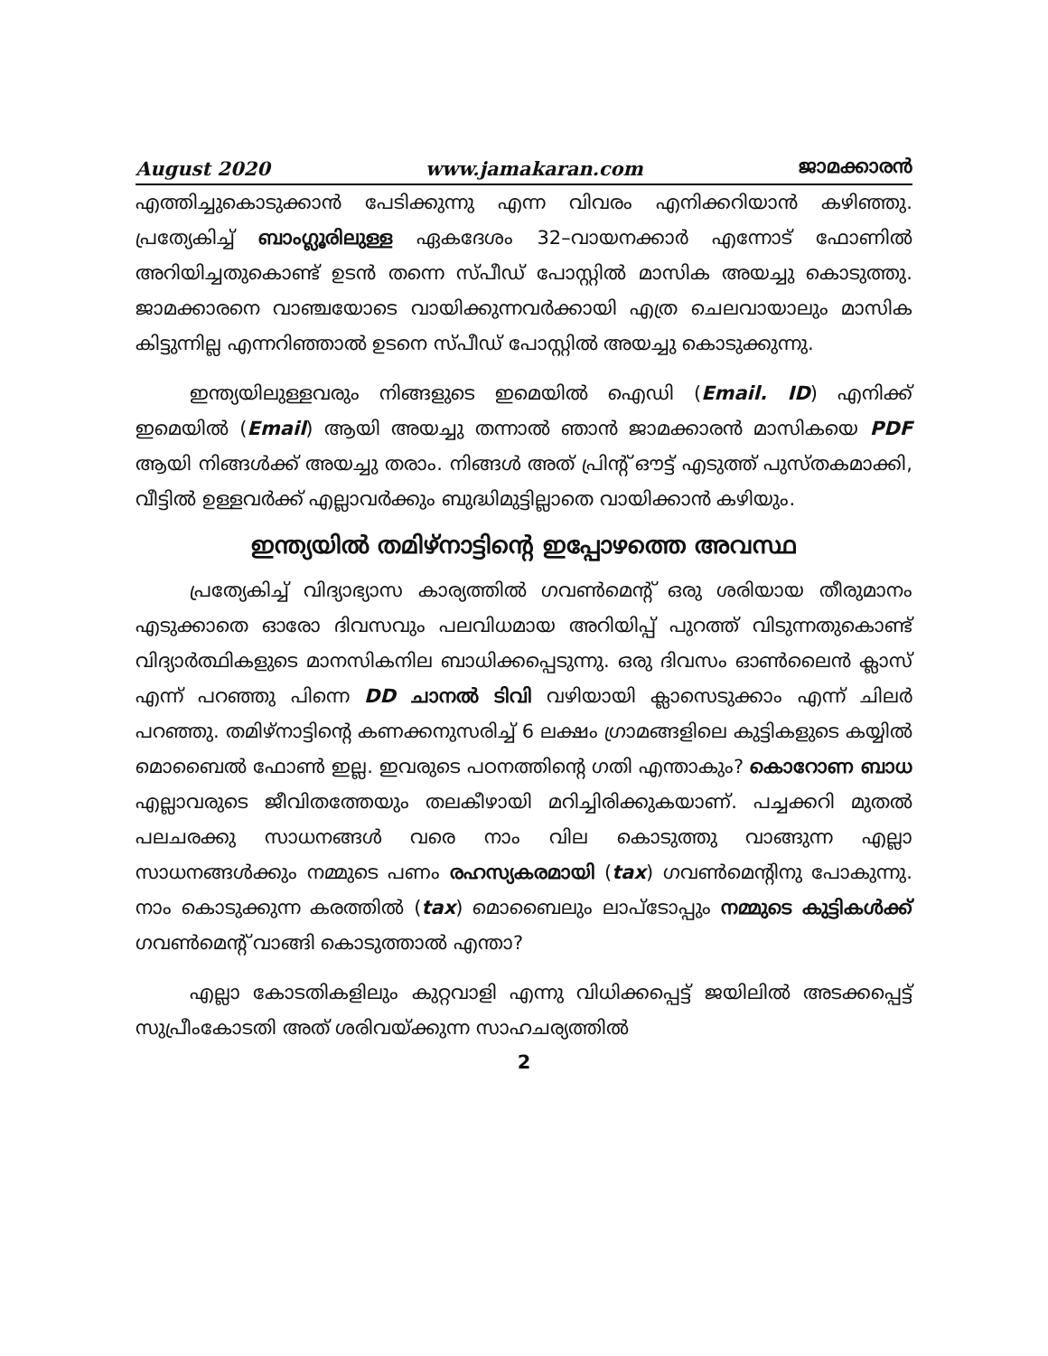August 2020 www.jamakaran.com ജാമക്കാരൻ
എത്തിച്ചുകൊടുക്കാൻ പേടിക്കുന്നു എന്ന വിവരം എനിക്കറിയാൻ കഴിഞ്ഞു. പ്രത്യേകിച്ച് ബാംഗ്ലൂരിലുള്ള ഏകദേശം 32–വായനക്കാർ എന്നോട് ഫോണിൽ അറിയിച്ചതുകൊണ്ട് ഉടൻ തന്നെ സ്പീഡ് പോസ്റ്റിൽ മാസിക അയച്ചു കൊടുത്തു. ജാമക്കാരനെ വാഞ്ചയോടെ വായിക്കുന്നവർക്കായി എത്ര ചെലവായാലും മാസിക കിട്ടുന്നില്ല എന്നറിഞ്ഞാൽ ഉടനെ സ്പീഡ് പോസ്റ്റിൽ അയച്ചു കൊടുക്കുന്നു.
ഇന്ത്യയിലുള്ളവരും നിങ്ങളുടെ ഇമെയിൽ ഐഡി (Email. ID) എനിക്ക് ഇമെയിൽ (Email) ആയി അയച്ചു തന്നാൽ ഞാൻ ജാമക്കാരൻ മാസികയെ PDF ആയി നിങ്ങൾക്ക് അയച്ചു തരാം. നിങ്ങൾ അത് പ്രിന്റ് ഔട്ട് എടുത്ത് പുസ്തകമാക്കി, വീട്ടിൽ ഉള്ളവർക്ക് എല്ലാവർക്കും ബുദ്ധിമുട്ടില്ലാതെ വായിക്കാൻ കഴിയും.
ഇന്ത്യയിൽ തമിഴ്നാട്ടിന്റെ ഇപ്പോഴത്തെ അവസ്ഥ
പ്രത്യേകിച്ച് വിദ്യാഭ്യാസ കാര്യത്തിൽ ഗവൺമെന്റ് ഒരു ശരിയായ തീരുമാനം എടുക്കാതെ ഓരോ ദിവസവും പലവിധമായ അറിയിപ്പ് പുറത്ത് വിടുന്നതുകൊണ്ട് വിദ്യാർത്ഥികളുടെ മാനസികനില ബാധിക്കപ്പെടുന്നു. ഒരു ദിവസം ഓൺലൈൻ ക്ലാസ് എന്ന് പറഞ്ഞു പിന്നെ DD ചാനൽ ടിവി വഴിയായി ക്ലാസെടുക്കാം എന്ന് ചിലർ പറഞ്ഞു. തമിഴ്നാട്ടിന്റെ കണക്കനുസരിച്ച് 6 ലക്ഷം ഗ്രാമങ്ങളിലെ കുട്ടികളുടെ കയ്യിൽ മൊബൈൽ ഫോൺ ഇല്ല. ഇവരുടെ പഠനത്തിന്റെ ഗതി എന്താകും? കൊറോണ ബാധ എല്ലാവരുടെ ജീവിതത്തേയും തലകീഴായി മറിച്ചിരിക്കുകയാണ്. പച്ചക്കറി മുതൽ പലചരക്കു സാധനങ്ങൾ വരെ നാം വില കൊടുത്തു വാങ്ങുന്ന എല്ലാ സാധനങ്ങൾക്കും നമ്മുടെ പണം രഹസ്യകരമായി (tax) ഗവൺമെന്റിനു പോകുന്നു. നാം കൊടുക്കുന്ന കരത്തിൽ (tax) മൊബൈലും ലാപ്ടോപ്പും നമ്മുടെ കുട്ടികൾക്ക് ഗവൺമെന്റ് വാങ്ങി കൊടുത്താൽ എന്താ?
എല്ലാ കോടതികളിലും കുറ്റവാളി എന്നു വിധിക്കപ്പെട്ട് ജയിലിൽ അടക്കപ്പെട്ട് സുപ്രീംകോടതി അത് ശരിവയ്ക്കുന്ന സാഹചര്യത്തിൽ
2